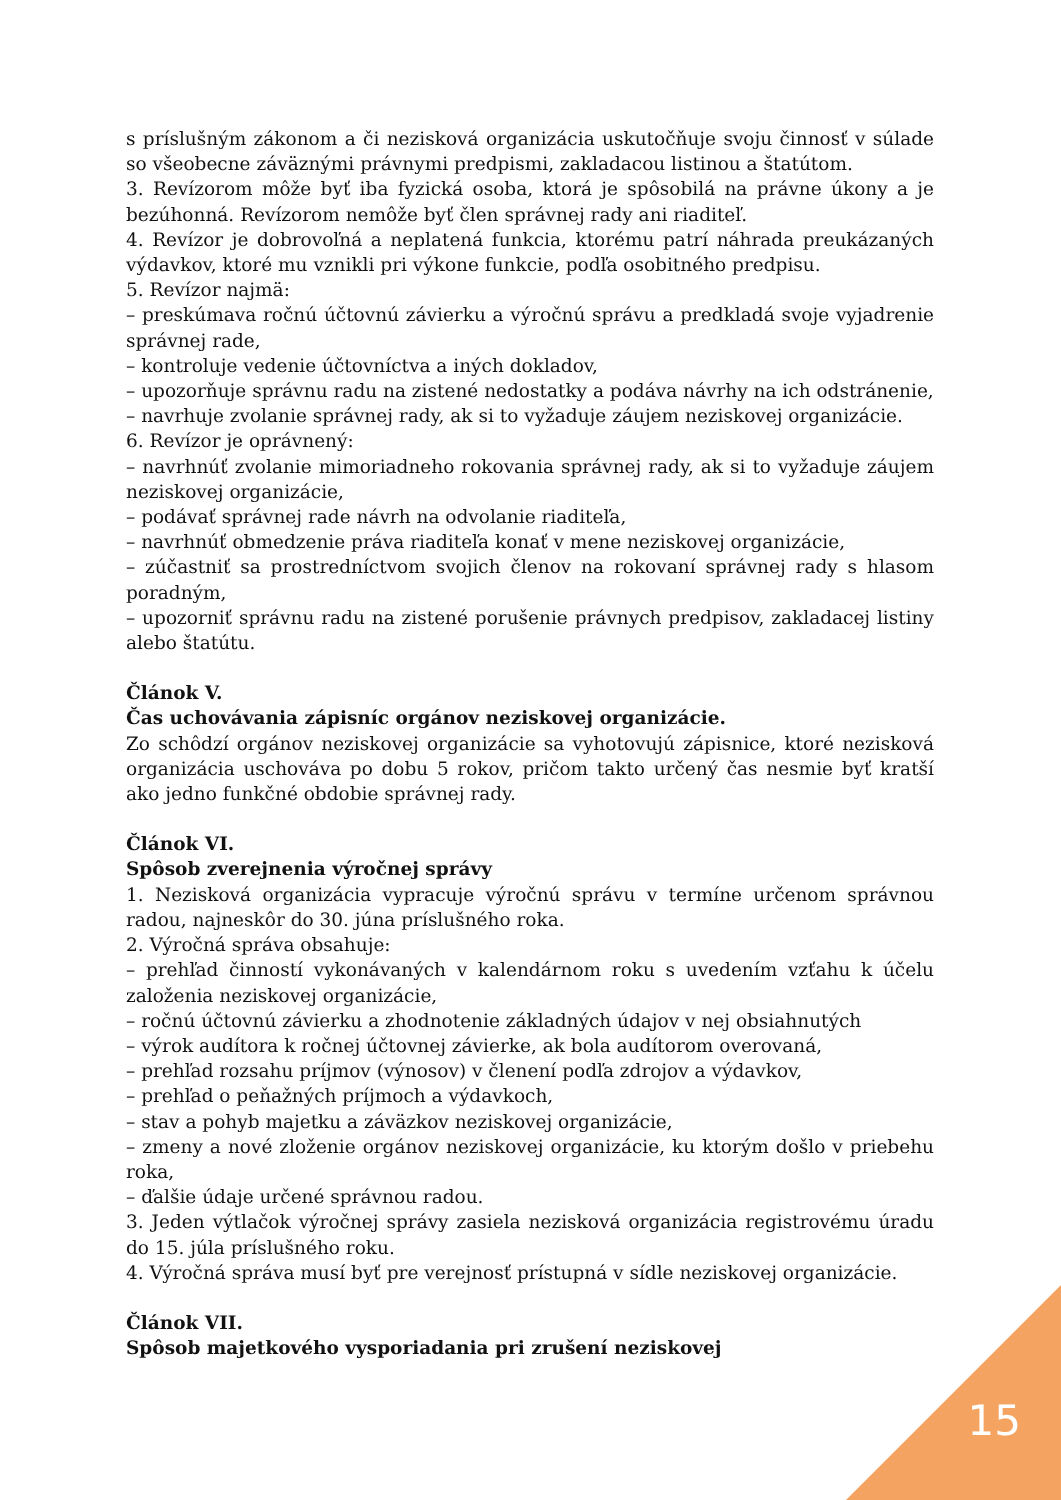s príslušným zákonom a či nezisková organizácia uskutočňuje svoju činnosť v súlade so všeobecne záväznými právnymi predpismi, zakladacou listinou a štatútom.
3. Revízorom môže byť iba fyzická osoba, ktorá je spôsobilá na právne úkony a je bezúhonná. Revízorom nemôže byť člen správnej rady ani riaditeľ.
4. Revízor je dobrovoľná a neplatená funkcia, ktorému patrí náhrada preukázaných výdavkov, ktoré mu vznikli pri výkone funkcie, podľa osobitného predpisu.
5. Revízor najmä:
– preskúmava ročnú účtovnú závierku a výročnú správu a predkladá svoje vyjadrenie správnej rade,
– kontroluje vedenie účtovníctva a iných dokladov,
– upozorňuje správnu radu na zistené nedostatky a podáva návrhy na ich odstránenie,
– navrhuje zvolanie správnej rady, ak si to vyžaduje záujem neziskovej organizácie.
6. Revízor je oprávnený:
– navrhnúť zvolanie mimoriadneho rokovania správnej rady, ak si to vyžaduje záujem neziskovej organizácie,
– podávať správnej rade návrh na odvolanie riaditeľa,
– navrhnúť obmedzenie práva riaditeľa konať v mene neziskovej organizácie,
– zúčastniť sa prostredníctvom svojich členov na rokovaní správnej rady s hlasom poradným,
– upozorniť správnu radu na zistené porušenie právnych predpisov, zakladacej listiny alebo štatútu.
Článok V.
Čas uchovávania zápisníc orgánov neziskovej organizácie.
Zo schôdzí orgánov neziskovej organizácie sa vyhotovujú zápisnice, ktoré nezisková organizácia uschováva po dobu 5 rokov, pričom takto určený čas nesmie byť kratší ako jedno funkčné obdobie správnej rady.
Článok VI.
Spôsob zverejnenia výročnej správy
1. Nezisková organizácia vypracuje výročnú správu v termíne určenom správnou radou, najneskôr do 30. júna príslušného roka.
2. Výročná správa obsahuje:
– prehľad činností vykonávaných v kalendárnom roku s uvedením vzťahu k účelu založenia neziskovej organizácie,
– ročnú účtovnú závierku a zhodnotenie základných údajov v nej obsiahnutých
– výrok audítora k ročnej účtovnej závierke, ak bola audítorom overovaná,
– prehľad rozsahu príjmov (výnosov) v členení podľa zdrojov a výdavkov,
– prehľad o peňažných príjmoch a výdavkoch,
– stav a pohyb majetku a záväzkov neziskovej organizácie,
– zmeny a nové zloženie orgánov neziskovej organizácie, ku ktorým došlo v priebehu roka,
– ďalšie údaje určené správnou radou.
3. Jeden výtlačok výročnej správy zasiela nezisková organizácia registrovému úradu do 15. júla príslušného roku.
4. Výročná správa musí byť pre verejnosť prístupná v sídle neziskovej organizácie.
Článok VII.
Spôsob majetkového vysporiadania pri zrušení neziskovej
15